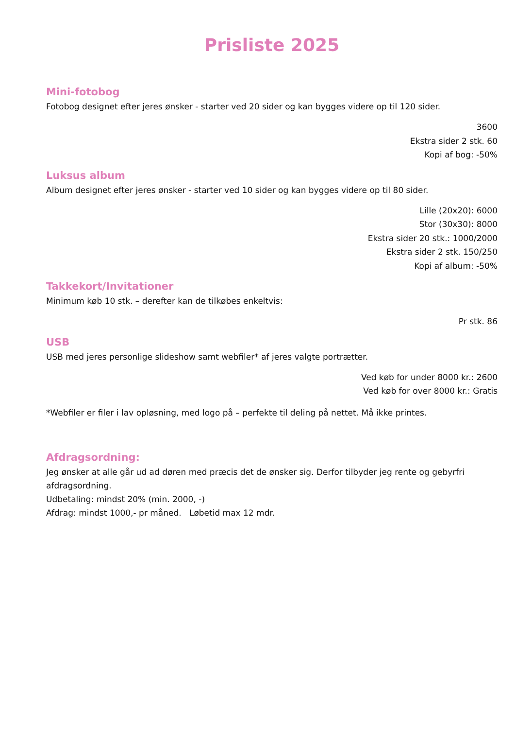Prisliste 2025
Mini-fotobog
Fotobog designet efter jeres ønsker - starter ved 20 sider og kan bygges videre op til 120 sider.
3600
Ekstra sider 2 stk. 60
Kopi af bog: -50%
Luksus album
Album designet efter jeres ønsker - starter ved 10 sider og kan bygges videre op til 80 sider.
Lille (20x20): 6000
Stor (30x30): 8000
Ekstra sider 20 stk.: 1000/2000
Ekstra sider 2 stk. 150/250
Kopi af album: -50%
Takkekort/Invitationer
Minimum køb 10 stk. – derefter kan de tilkøbes enkeltvis:
Pr stk. 86
USB
USB med jeres personlige slideshow samt webfiler* af jeres valgte portrætter.
Ved køb for under 8000 kr.: 2600
Ved køb for over 8000 kr.: Gratis
*Webfiler er filer i lav opløsning, med logo på – perfekte til deling på nettet. Må ikke printes.
Afdragsordning:
Jeg ønsker at alle går ud ad døren med præcis det de ønsker sig. Derfor tilbyder jeg rente og gebyrfri afdragsordning.
Udbetaling: mindst 20% (min. 2000, -)
Afdrag: mindst 1000,- pr måned. Løbetid max 12 mdr.